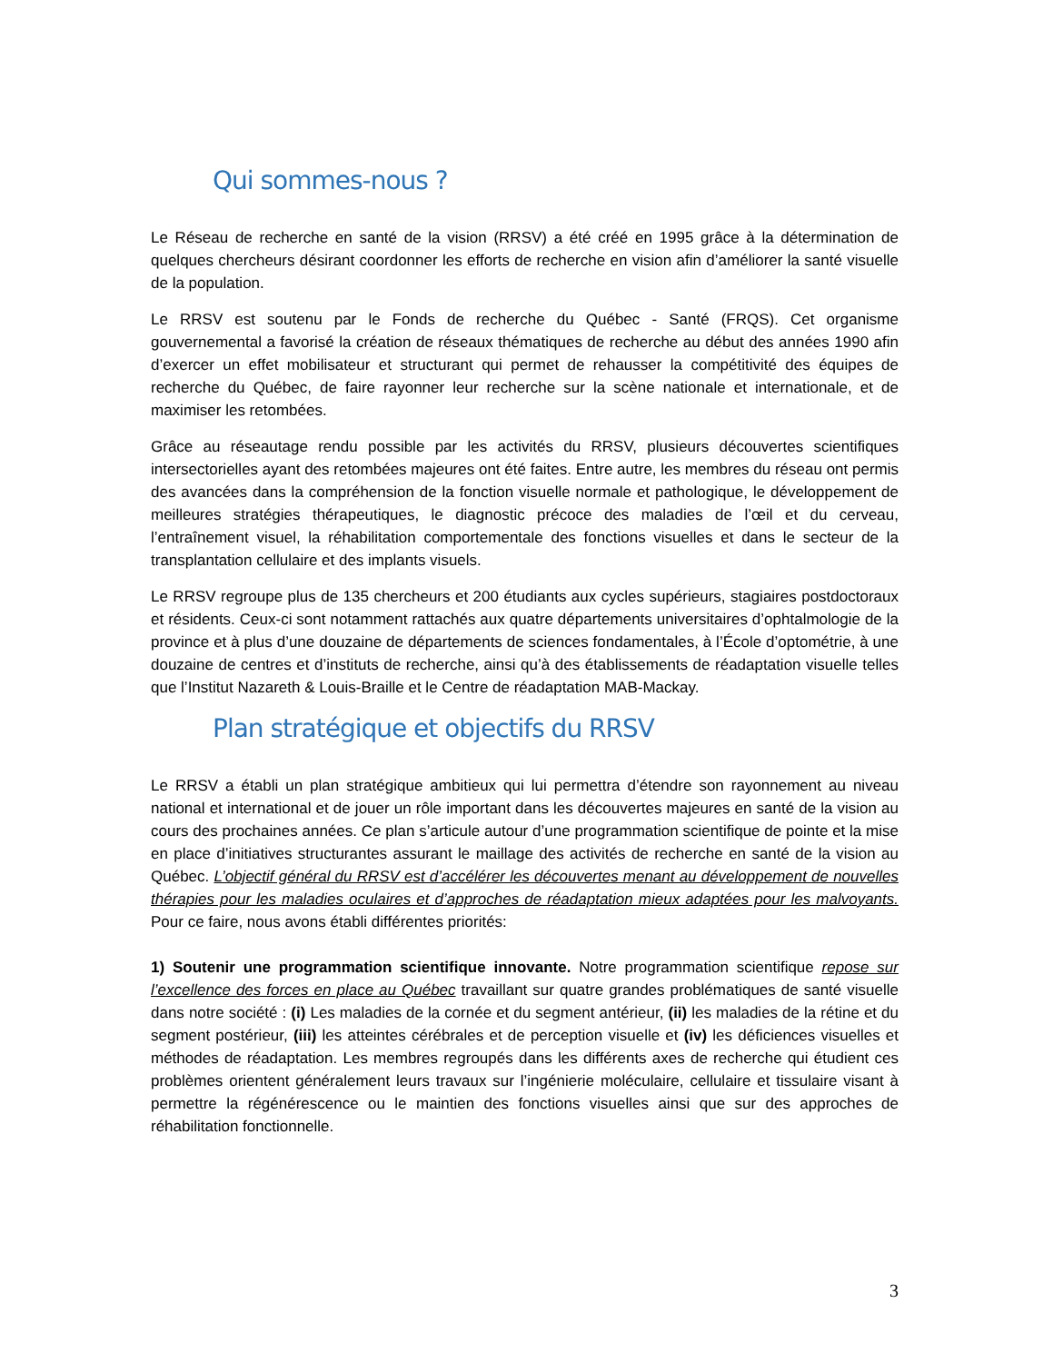Qui sommes-nous ?
Le Réseau de recherche en santé de la vision (RRSV) a été créé en 1995 grâce à la détermination de quelques chercheurs désirant coordonner les efforts de recherche en vision afin d’améliorer la santé visuelle de la population.
Le RRSV est soutenu par le Fonds de recherche du Québec - Santé (FRQS). Cet organisme gouvernemental a favorisé la création de réseaux thématiques de recherche au début des années 1990 afin d’exercer un effet mobilisateur et structurant qui permet de rehausser la compétitivité des équipes de recherche du Québec, de faire rayonner leur recherche sur la scène nationale et internationale, et de maximiser les retombées.
Grâce au réseautage rendu possible par les activités du RRSV, plusieurs découvertes scientifiques intersectorielles ayant des retombées majeures ont été faites. Entre autre, les membres du réseau ont permis des avancées dans la compréhension de la fonction visuelle normale et pathologique, le développement de meilleures stratégies thérapeutiques, le diagnostic précoce des maladies de l’œil et du cerveau, l’entraînement visuel, la réhabilitation comportementale des fonctions visuelles et dans le secteur de la transplantation cellulaire et des implants visuels.
Le RRSV regroupe plus de 135 chercheurs et 200 étudiants aux cycles supérieurs, stagiaires postdoctoraux et résidents. Ceux-ci sont notamment rattachés aux quatre départements universitaires d’ophtalmologie de la province et à plus d’une douzaine de départements de sciences fondamentales, à l’École d’optométrie, à une douzaine de centres et d’instituts de recherche, ainsi qu’à des établissements de réadaptation visuelle telles que l’Institut Nazareth & Louis-Braille et le Centre de réadaptation MAB-Mackay.
Plan stratégique et objectifs du RRSV
Le RRSV a établi un plan stratégique ambitieux qui lui permettra d’étendre son rayonnement au niveau national et international et de jouer un rôle important dans les découvertes majeures en santé de la vision au cours des prochaines années. Ce plan s’articule autour d’une programmation scientifique de pointe et la mise en place d’initiatives structurantes assurant le maillage des activités de recherche en santé de la vision au Québec. L’objectif général du RRSV est d’accélérer les découvertes menant au développement de nouvelles thérapies pour les maladies oculaires et d’approches de réadaptation mieux adaptées pour les malvoyants. Pour ce faire, nous avons établi différentes priorités:
1) Soutenir une programmation scientifique innovante. Notre programmation scientifique repose sur l’excellence des forces en place au Québec travaillant sur quatre grandes problématiques de santé visuelle dans notre société : (i) Les maladies de la cornée et du segment antérieur, (ii) les maladies de la rétine et du segment postérieur, (iii) les atteintes cérébrales et de perception visuelle et (iv) les déficiences visuelles et méthodes de réadaptation. Les membres regroupés dans les différents axes de recherche qui étudient ces problèmes orientent généralement leurs travaux sur l’ingénierie moléculaire, cellulaire et tissulaire visant à permettre la régénérescence ou le maintien des fonctions visuelles ainsi que sur des approches de réhabilitation fonctionnelle.
3